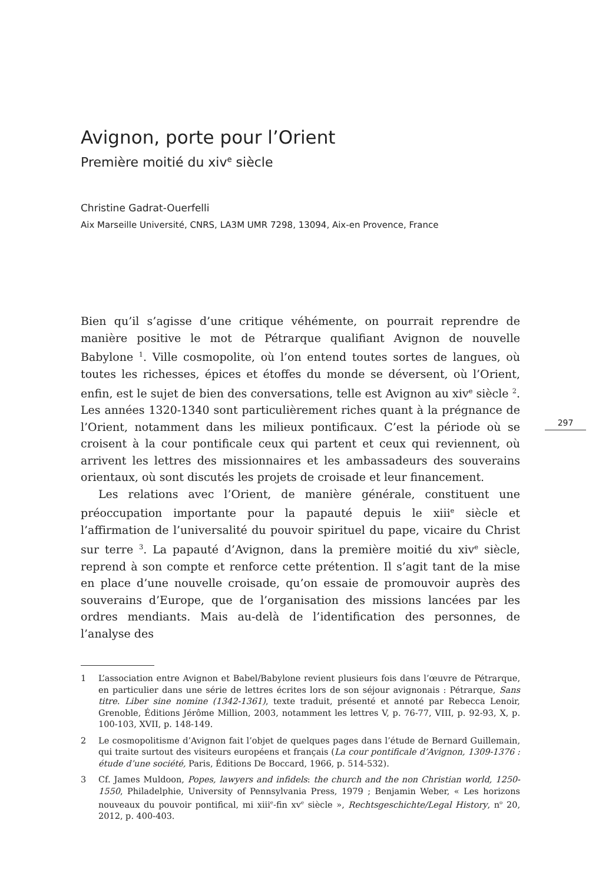Avignon, porte pour l’Orient
Première moitié du xiv<sup>e</sup> siècle
Christine Gadrat-Ouerfelli
Aix Marseille Université, CNRS, LA3M UMR 7298, 13094, Aix-en Provence, France
Bien qu’il s’agisse d’une critique véhémente, on pourrait reprendre de manière positive le mot de Pétrarque qualifiant Avignon de nouvelle Babylone <sup>1</sup>. Ville cosmopolite, où l’on entend toutes sortes de langues, où toutes les richesses, épices et étoffes du monde se déversent, où l’Orient, enfin, est le sujet de bien des conversations, telle est Avignon au xiv<sup>e</sup> siècle <sup>2</sup>. Les années 1320-1340 sont particulièrement riches quant à la prégnance de l’Orient, notamment dans les milieux pontificaux. C’est la période où se croisent à la cour pontificale ceux qui partent et ceux qui reviennent, où arrivent les lettres des missionnaires et les ambassadeurs des souverains orientaux, où sont discutés les projets de croisade et leur financement.
Les relations avec l’Orient, de manière générale, constituent une préoccupation importante pour la papauté depuis le xiii<sup>e</sup> siècle et l’affirmation de l’universalité du pouvoir spirituel du pape, vicaire du Christ sur terre <sup>3</sup>. La papauté d’Avignon, dans la première moitié du xiv<sup>e</sup> siècle, reprend à son compte et renforce cette prétention. Il s’agit tant de la mise en place d’une nouvelle croisade, qu’on essaie de promouvoir auprès des souverains d’Europe, que de l’organisation des missions lancées par les ordres mendiants. Mais au-delà de l’identification des personnes, de l’analyse des
1 L’association entre Avignon et Babel/Babylone revient plusieurs fois dans l’œuvre de Pétrarque, en particulier dans une série de lettres écrites lors de son séjour avignonais : Pétrarque, Sans titre. Liber sine nomine (1342-1361), texte traduit, présenté et annoté par Rebecca Lenoir, Grenoble, Éditions Jérôme Million, 2003, notamment les lettres V, p. 76-77, VIII, p. 92-93, X, p. 100-103, XVII, p. 148-149.
2 Le cosmopolitisme d’Avignon fait l’objet de quelques pages dans l’étude de Bernard Guillemain, qui traite surtout des visiteurs européens et français (La cour pontificale d’Avignon, 1309-1376 : étude d’une société, Paris, Éditions De Boccard, 1966, p. 514-532).
3 Cf. James Muldoon, Popes, lawyers and infidels: the church and the non Christian world, 1250-1550, Philadelphie, University of Pennsylvania Press, 1979 ; Benjamin Weber, « Les horizons nouveaux du pouvoir pontifical, mi xiii<sup>e</sup>-fin xv<sup>e</sup> siècle », Rechtsgeschichte/Legal History, n<sup>o</sup> 20, 2012, p. 400-403.
297